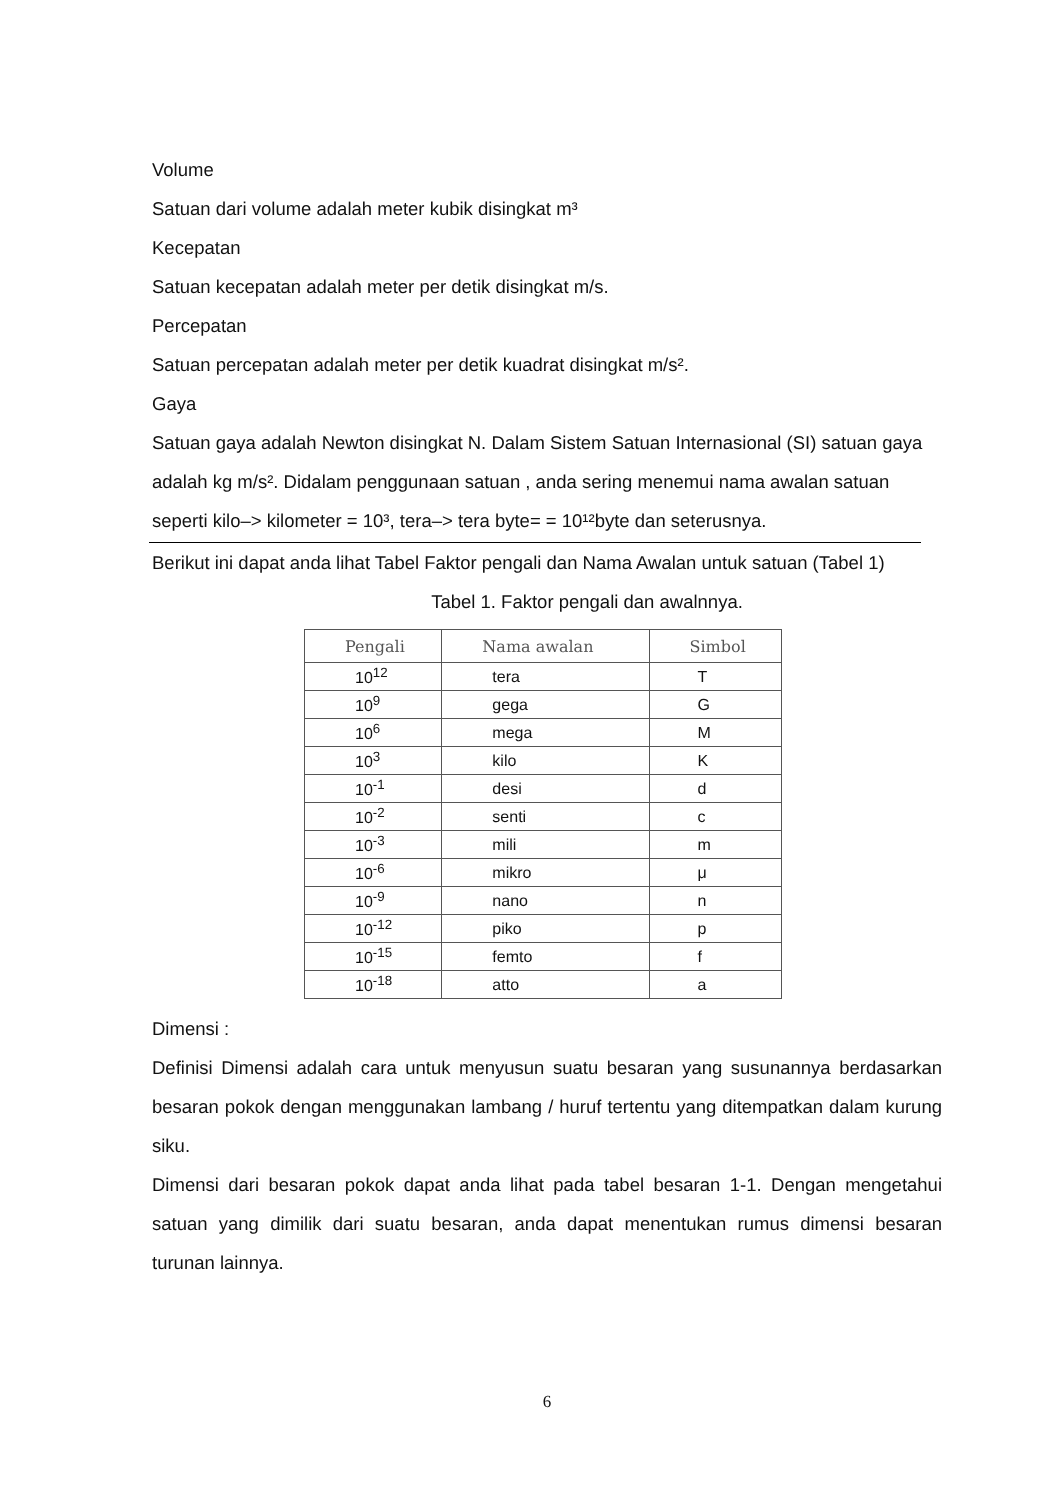Volume
Satuan dari volume adalah meter kubik disingkat m³
Kecepatan
Satuan kecepatan adalah meter per detik disingkat m/s.
Percepatan
Satuan percepatan adalah meter per detik kuadrat disingkat m/s².
Gaya
Satuan gaya adalah Newton disingkat N. Dalam Sistem Satuan Internasional (SI) satuan gaya adalah kg m/s². Didalam penggunaan satuan , anda sering menemui nama awalan satuan seperti kilo–> kilometer = 10³, tera–> tera byte= = 10¹²byte dan seterusnya.
Berikut ini dapat anda lihat Tabel Faktor pengali dan Nama Awalan untuk satuan (Tabel 1)
Tabel 1. Faktor pengali dan awalnnya.
| Pengali | Nama awalan | Simbol |
| --- | --- | --- |
| 10<sup>12</sup> | tera | T |
| 10<sup>9</sup> | gega | G |
| 10<sup>6</sup> | mega | M |
| 10<sup>3</sup> | kilo | K |
| 10<sup>-1</sup> | desi | d |
| 10<sup>-2</sup> | senti | c |
| 10<sup>-3</sup> | mili | m |
| 10<sup>-6</sup> | mikro | μ |
| 10<sup>-9</sup> | nano | n |
| 10<sup>-12</sup> | piko | p |
| 10<sup>-15</sup> | femto | f |
| 10<sup>-18</sup> | atto | a |
Dimensi :
Definisi Dimensi adalah cara untuk menyusun suatu besaran yang susunannya berdasarkan besaran pokok dengan menggunakan lambang / huruf tertentu yang ditempatkan dalam kurung siku.
Dimensi dari besaran pokok dapat anda lihat pada tabel besaran 1-1. Dengan mengetahui satuan yang dimilik dari suatu besaran, anda dapat menentukan rumus dimensi besaran turunan lainnya.
6